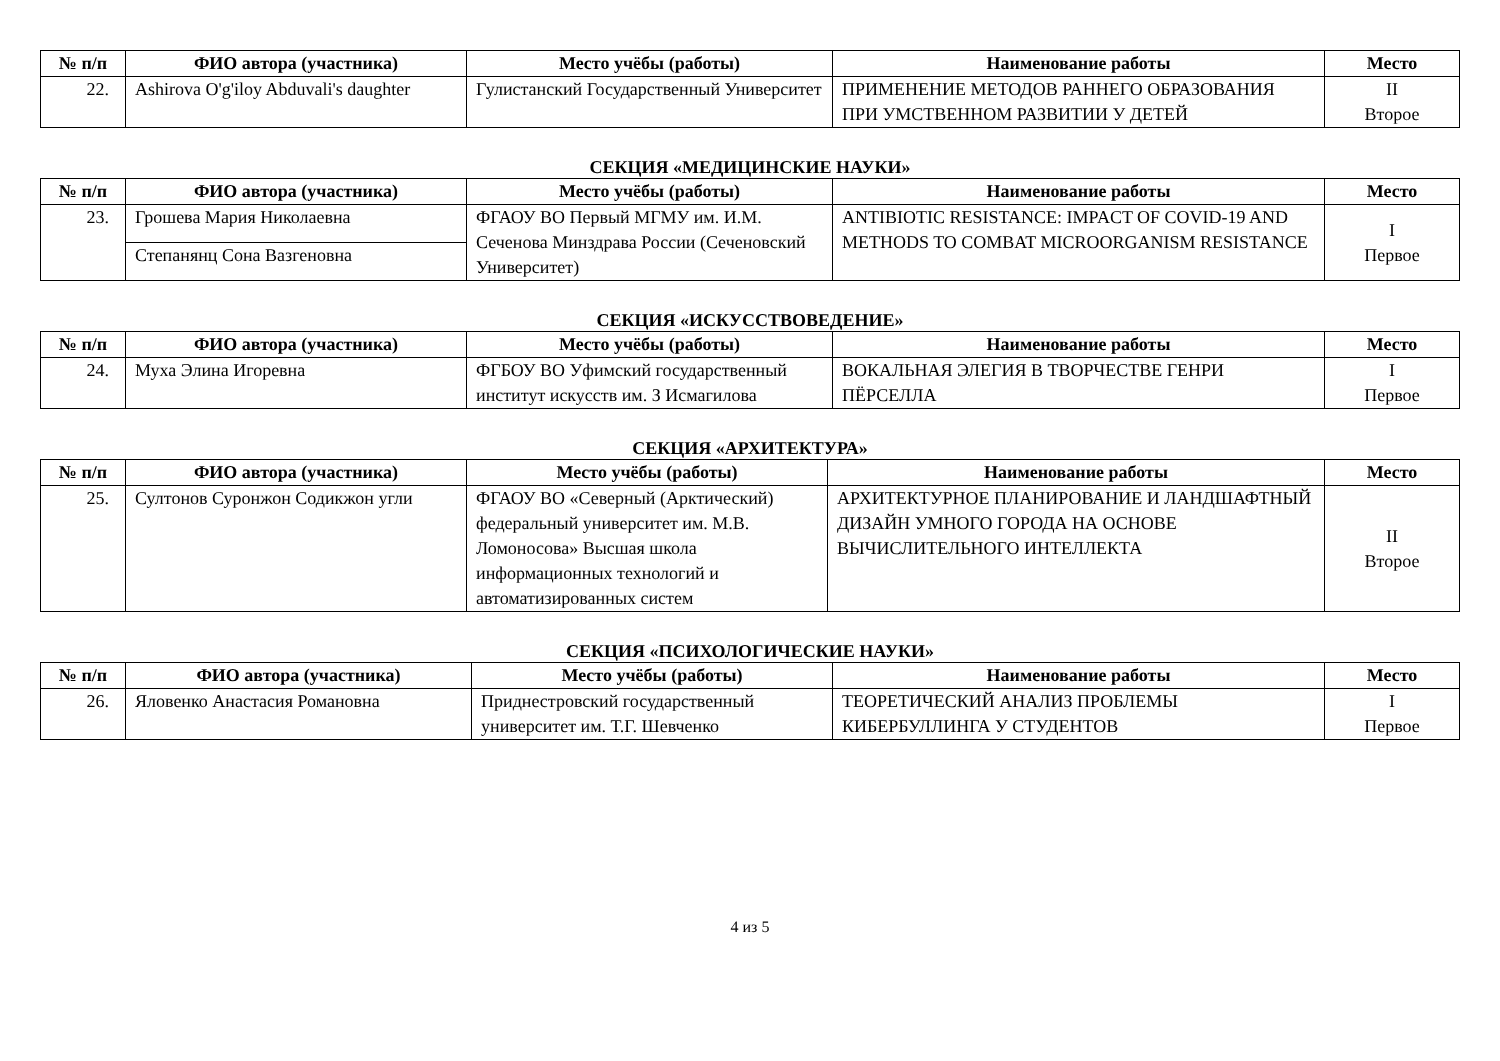| № п/п | ФИО автора (участника) | Место учёбы (работы) | Наименование работы | Место |
| --- | --- | --- | --- | --- |
| 22. | Ashirova O'g'iloy Abduvali's daughter | Гулистанский Государственный Университет | ПРИМЕНЕНИЕ МЕТОДОВ РАННЕГО ОБРАЗОВАНИЯ ПРИ УМСТВЕННОМ РАЗВИТИИ У ДЕТЕЙ | II Второе |
СЕКЦИЯ «МЕДИЦИНСКИЕ НАУКИ»
| № п/п | ФИО автора (участника) | Место учёбы (работы) | Наименование работы | Место |
| --- | --- | --- | --- | --- |
| 23. | Грошева Мария Николаевна | ФГАОУ ВО Первый МГМУ им. И.М. Сеченова Минздрава России (Сеченовский Университет) | ANTIBIOTIC RESISTANCE: IMPACT OF COVID-19 AND METHODS TO COMBAT MICROORGANISM RESISTANCE | I Первое |
| | Степанянц Сона Вазгеновна | | | |
СЕКЦИЯ «ИСКУССТВОВЕДЕНИЕ»
| № п/п | ФИО автора (участника) | Место учёбы (работы) | Наименование работы | Место |
| --- | --- | --- | --- | --- |
| 24. | Муха Элина Игоревна | ФГБОУ ВО Уфимский государственный институт искусств им. З Исмагилова | ВОКАЛЬНАЯ ЭЛЕГИЯ В ТВОРЧЕСТВЕ ГЕНРИ ПЁРСЕЛЛА | I Первое |
СЕКЦИЯ «АРХИТЕКТУРА»
| № п/п | ФИО автора (участника) | Место учёбы (работы) | Наименование работы | Место |
| --- | --- | --- | --- | --- |
| 25. | Султонов Суронжон Содикжон угли | ФГАОУ ВО «Северный (Арктический) федеральный университет им. М.В. Ломоносова» Высшая школа информационных технологий и автоматизированных систем | АРХИТЕКТУРНОЕ ПЛАНИРОВАНИЕ И ЛАНДШАФТНЫЙ ДИЗАЙН УМНОГО ГОРОДА НА ОСНОВЕ ВЫЧИСЛИТЕЛЬНОГО ИНТЕЛЛЕКТА | II Второе |
СЕКЦИЯ «ПСИХОЛОГИЧЕСКИЕ НАУКИ»
| № п/п | ФИО автора (участника) | Место учёбы (работы) | Наименование работы | Место |
| --- | --- | --- | --- | --- |
| 26. | Яловенко Анастасия Романовна | Приднестровский государственный университет им. Т.Г. Шевченко | ТЕОРЕТИЧЕСКИЙ АНАЛИЗ ПРОБЛЕМЫ КИБЕРБУЛЛИНГА У СТУДЕНТОВ | I Первое |
4 из 5